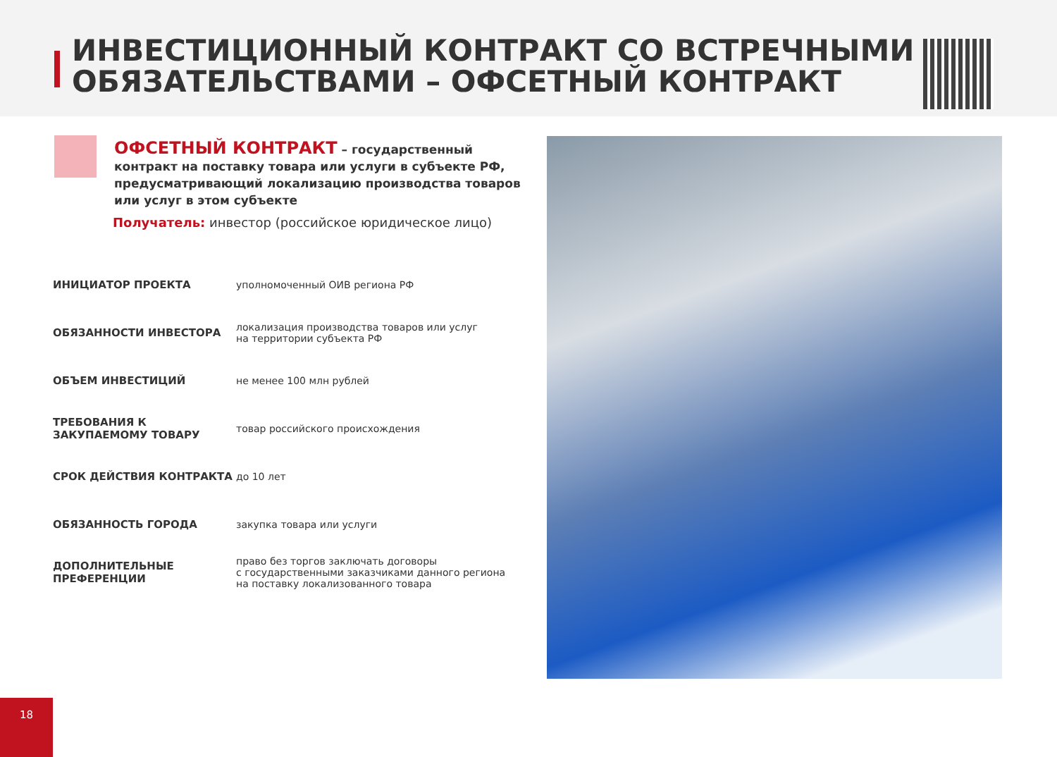ИНВЕСТИЦИОННЫЙ КОНТРАКТ СО ВСТРЕЧНЫМИ ОБЯЗАТЕЛЬСТВАМИ – ОФСЕТНЫЙ КОНТРАКТ
ОФСЕТНЫЙ КОНТРАКТ – государственный контракт на поставку товара или услуги в субъекте РФ, предусматривающий локализацию производства товаров или услуг в этом субъекте
Получатель: инвестор (российское юридическое лицо)
| ИНИЦИАТОР ПРОЕКТА | уполномоченный ОИВ региона РФ |
| ОБЯЗАННОСТИ ИНВЕСТОРА | локализация производства товаров или услуг на территории субъекта РФ |
| ОБЪЕМ ИНВЕСТИЦИЙ | не менее 100 млн рублей |
| ТРЕБОВАНИЯ К ЗАКУПАЕМОМУ ТОВАРУ | товар российского происхождения |
| СРОК ДЕЙСТВИЯ КОНТРАКТА | до 10 лет |
| ОБЯЗАННОСТЬ ГОРОДА | закупка товара или услуги |
| ДОПОЛНИТЕЛЬНЫЕ ПРЕФЕРЕНЦИИ | право без торгов заключать договоры с государственными заказчиками данного региона на поставку локализованного товара |
18